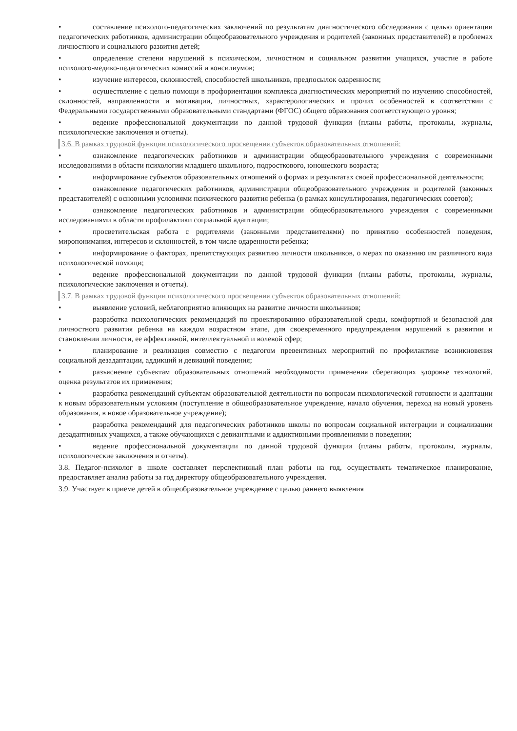• составление психолого-педагогических заключений по результатам диагностического обследования с целью ориентации педагогических работников, администрации общеобразовательного учреждения и родителей (законных представителей) в проблемах личностного и социального развития детей;
• определение степени нарушений в психическом, личностном и социальном развитии учащихся, участие в работе психолого-медико-педагогических комиссий и консилиумов;
• изучение интересов, склонностей, способностей школьников, предпосылок одаренности;
• осуществление с целью помощи в профориентации комплекса диагностических мероприятий по изучению способностей, склонностей, направленности и мотивации, личностных, характерологических и прочих особенностей в соответствии с Федеральными государственными образовательными стандартами (ФГОС) общего образования соответствующего уровня;
• ведение профессиональной документации по данной трудовой функции (планы работы, протоколы, журналы, психологические заключения и отчеты).
3.6. В рамках трудовой функции психологического просвещения субъектов образовательных отношений:
• ознакомление педагогических работников и администрации общеобразовательного учреждения с современными исследованиями в области психологии младшего школьного, подросткового, юношеского возраста;
• информирование субъектов образовательных отношений о формах и результатах своей профессиональной деятельности;
• ознакомление педагогических работников, администрации общеобразовательного учреждения и родителей (законных представителей) с основными условиями психического развития ребенка (в рамках консультирования, педагогических советов);
• ознакомление педагогических работников и администрации общеобразовательного учреждения с современными исследованиями в области профилактики социальной адаптации;
• просветительская работа с родителями (законными представителями) по принятию особенностей поведения, миропонимания, интересов и склонностей, в том числе одаренности ребенка;
• информирование о факторах, препятствующих развитию личности школьников, о мерах по оказанию им различного вида психологической помощи;
• ведение профессиональной документации по данной трудовой функции (планы работы, протоколы, журналы, психологические заключения и отчеты).
3.7. В рамках трудовой функции психологического просвещения субъектов образовательных отношений:
• выявление условий, неблагоприятно влияющих на развитие личности школьников;
• разработка психологических рекомендаций по проектированию образовательной среды, комфортной и безопасной для личностного развития ребенка на каждом возрастном этапе, для своевременного предупреждения нарушений в развитии и становлении личности, ее аффективной, интеллектуальной и волевой сфер;
• планирование и реализация совместно с педагогом превентивных мероприятий по профилактике возникновения социальной дезадаптации, аддикций и девиаций поведения;
• разъяснение субъектам образовательных отношений необходимости применения сберегающих здоровье технологий, оценка результатов их применения;
• разработка рекомендаций субъектам образовательной деятельности по вопросам психологической готовности и адаптации к новым образовательным условиям (поступление в общеобразовательное учреждение, начало обучения, переход на новый уровень образования, в новое образовательное учреждение);
• разработка рекомендаций для педагогических работников школы по вопросам социальной интеграции и социализации дезадаптивных учащихся, а также обучающихся с девиантными и аддиктивными проявлениями в поведении;
• ведение профессиональной документации по данной трудовой функции (планы работы, протоколы, журналы, психологические заключения и отчеты).
3.8. Педагог-психолог в школе составляет перспективный план работы на год, осуществлять тематическое планирование, предоставляет анализ работы за год директору общеобразовательного учреждения.
3.9. Участвует в приеме детей в общеобразовательное учреждение с целью раннего выявления